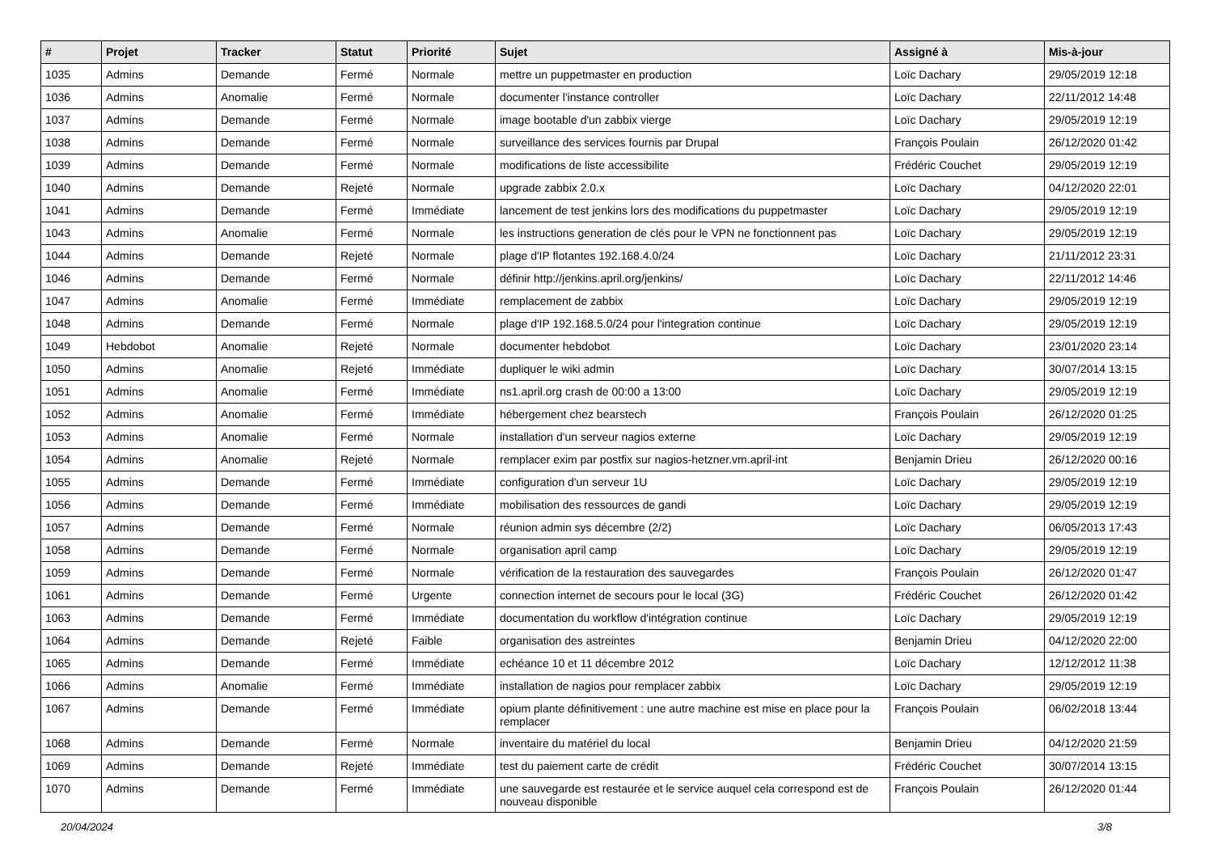| # | Projet | Tracker | Statut | Priorité | Sujet | Assigné à | Mis-à-jour |
| --- | --- | --- | --- | --- | --- | --- | --- |
| 1035 | Admins | Demande | Fermé | Normale | mettre un puppetmaster en production | Loïc Dachary | 29/05/2019 12:18 |
| 1036 | Admins | Anomalie | Fermé | Normale | documenter l'instance controller | Loïc Dachary | 22/11/2012 14:48 |
| 1037 | Admins | Demande | Fermé | Normale | image bootable d'un zabbix vierge | Loïc Dachary | 29/05/2019 12:19 |
| 1038 | Admins | Demande | Fermé | Normale | surveillance des services fournis par Drupal | François Poulain | 26/12/2020 01:42 |
| 1039 | Admins | Demande | Fermé | Normale | modifications de liste accessibilite | Frédéric Couchet | 29/05/2019 12:19 |
| 1040 | Admins | Demande | Rejeté | Normale | upgrade zabbix 2.0.x | Loïc Dachary | 04/12/2020 22:01 |
| 1041 | Admins | Demande | Fermé | Immédiate | lancement de test jenkins lors des modifications du puppetmaster | Loïc Dachary | 29/05/2019 12:19 |
| 1043 | Admins | Anomalie | Fermé | Normale | les instructions generation de clés pour le VPN ne fonctionnent pas | Loïc Dachary | 29/05/2019 12:19 |
| 1044 | Admins | Demande | Rejeté | Normale | plage d'IP flotantes 192.168.4.0/24 | Loïc Dachary | 21/11/2012 23:31 |
| 1046 | Admins | Demande | Fermé | Normale | définir http://jenkins.april.org/jenkins/ | Loïc Dachary | 22/11/2012 14:46 |
| 1047 | Admins | Anomalie | Fermé | Immédiate | remplacement de zabbix | Loïc Dachary | 29/05/2019 12:19 |
| 1048 | Admins | Demande | Fermé | Normale | plage d'IP 192.168.5.0/24 pour l'integration continue | Loïc Dachary | 29/05/2019 12:19 |
| 1049 | Hebdobot | Anomalie | Rejeté | Normale | documenter hebdobot | Loïc Dachary | 23/01/2020 23:14 |
| 1050 | Admins | Anomalie | Rejeté | Immédiate | dupliquer le wiki admin | Loïc Dachary | 30/07/2014 13:15 |
| 1051 | Admins | Anomalie | Fermé | Immédiate | ns1.april.org crash de 00:00 a 13:00 | Loïc Dachary | 29/05/2019 12:19 |
| 1052 | Admins | Anomalie | Fermé | Immédiate | hébergement chez bearstech | François Poulain | 26/12/2020 01:25 |
| 1053 | Admins | Anomalie | Fermé | Normale | installation d'un serveur nagios externe | Loïc Dachary | 29/05/2019 12:19 |
| 1054 | Admins | Anomalie | Rejeté | Normale | remplacer exim par postfix sur nagios-hetzner.vm.april-int | Benjamin Drieu | 26/12/2020 00:16 |
| 1055 | Admins | Demande | Fermé | Immédiate | configuration d'un serveur 1U | Loïc Dachary | 29/05/2019 12:19 |
| 1056 | Admins | Demande | Fermé | Immédiate | mobilisation des ressources de gandi | Loïc Dachary | 29/05/2019 12:19 |
| 1057 | Admins | Demande | Fermé | Normale | réunion admin sys décembre (2/2) | Loïc Dachary | 06/05/2013 17:43 |
| 1058 | Admins | Demande | Fermé | Normale | organisation april camp | Loïc Dachary | 29/05/2019 12:19 |
| 1059 | Admins | Demande | Fermé | Normale | vérification de la restauration des sauvegardes | François Poulain | 26/12/2020 01:47 |
| 1061 | Admins | Demande | Fermé | Urgente | connection internet de secours pour le local (3G) | Frédéric Couchet | 26/12/2020 01:42 |
| 1063 | Admins | Demande | Fermé | Immédiate | documentation du workflow d'intégration continue | Loïc Dachary | 29/05/2019 12:19 |
| 1064 | Admins | Demande | Rejeté | Faible | organisation des astreintes | Benjamin Drieu | 04/12/2020 22:00 |
| 1065 | Admins | Demande | Fermé | Immédiate | echéance 10 et 11 décembre 2012 | Loïc Dachary | 12/12/2012 11:38 |
| 1066 | Admins | Anomalie | Fermé | Immédiate | installation de nagios pour remplacer zabbix | Loïc Dachary | 29/05/2019 12:19 |
| 1067 | Admins | Demande | Fermé | Immédiate | opium plante définitivement : une autre machine est mise en place pour la remplacer | François Poulain | 06/02/2018 13:44 |
| 1068 | Admins | Demande | Fermé | Normale | inventaire du matériel du local | Benjamin Drieu | 04/12/2020 21:59 |
| 1069 | Admins | Demande | Rejeté | Immédiate | test du paiement carte de crédit | Frédéric Couchet | 30/07/2014 13:15 |
| 1070 | Admins | Demande | Fermé | Immédiate | une sauvegarde est restaurée et le service auquel cela correspond est de nouveau disponible | François Poulain | 26/12/2020 01:44 |
20/04/2024 3/8